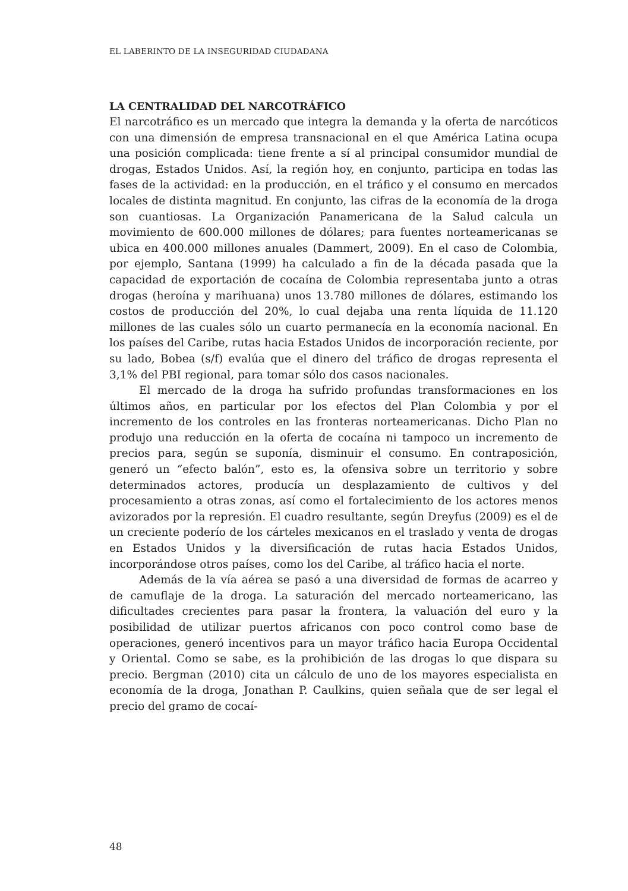EL LABERINTO DE LA INSEGURIDAD CIUDADANA
LA CENTRALIDAD DEL NARCOTRÁFICO
El narcotráfico es un mercado que integra la demanda y la oferta de narcóticos con una dimensión de empresa transnacional en el que América Latina ocupa una posición complicada: tiene frente a sí al principal consumidor mundial de drogas, Estados Unidos. Así, la región hoy, en conjunto, participa en todas las fases de la actividad: en la producción, en el tráfico y el consumo en mercados locales de distinta magnitud. En conjunto, las cifras de la economía de la droga son cuantiosas. La Organización Panamericana de la Salud calcula un movimiento de 600.000 millones de dólares; para fuentes norteamericanas se ubica en 400.000 millones anuales (Dammert, 2009). En el caso de Colombia, por ejemplo, Santana (1999) ha calculado a fin de la década pasada que la capacidad de exportación de cocaína de Colombia representaba junto a otras drogas (heroína y marihuana) unos 13.780 millones de dólares, estimando los costos de producción del 20%, lo cual dejaba una renta líquida de 11.120 millones de las cuales sólo un cuarto permanecía en la economía nacional. En los países del Caribe, rutas hacia Estados Unidos de incorporación reciente, por su lado, Bobea (s/f) evalúa que el dinero del tráfico de drogas representa el 3,1% del PBI regional, para tomar sólo dos casos nacionales.
El mercado de la droga ha sufrido profundas transformaciones en los últimos años, en particular por los efectos del Plan Colombia y por el incremento de los controles en las fronteras norteamericanas. Dicho Plan no produjo una reducción en la oferta de cocaína ni tampoco un incremento de precios para, según se suponía, disminuir el consumo. En contraposición, generó un “efecto balón”, esto es, la ofensiva sobre un territorio y sobre determinados actores, producía un desplazamiento de cultivos y del procesamiento a otras zonas, así como el fortalecimiento de los actores menos avizorados por la represión. El cuadro resultante, según Dreyfus (2009) es el de un creciente poderío de los cárteles mexicanos en el traslado y venta de drogas en Estados Unidos y la diversificación de rutas hacia Estados Unidos, incorporándose otros países, como los del Caribe, al tráfico hacia el norte.
Además de la vía aérea se pasó a una diversidad de formas de acarreo y de camuflaje de la droga. La saturación del mercado norteamericano, las dificultades crecientes para pasar la frontera, la valuación del euro y la posibilidad de utilizar puertos africanos con poco control como base de operaciones, generó incentivos para un mayor tráfico hacia Europa Occidental y Oriental. Como se sabe, es la prohibición de las drogas lo que dispara su precio. Bergman (2010) cita un cálculo de uno de los mayores especialista en economía de la droga, Jonathan P. Caulkins, quien señala que de ser legal el precio del gramo de cocaí-
48